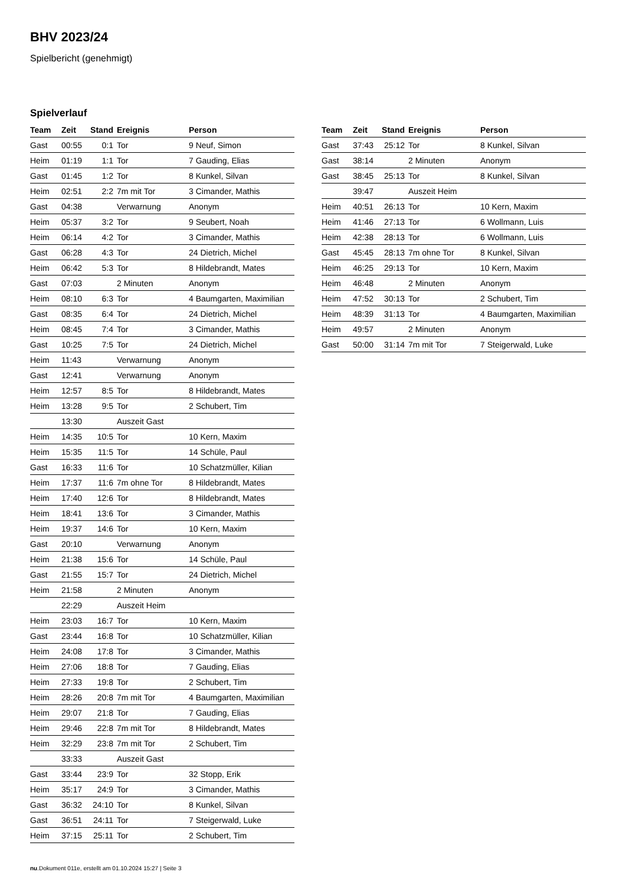BHV 2023/24
Spielbericht (genehmigt)
Spielverlauf
| Team | Zeit | Stand | Ereignis | Person |
| --- | --- | --- | --- | --- |
| Gast | 00:55 | 0:1 | Tor | 9 Neuf, Simon |
| Heim | 01:19 | 1:1 | Tor | 7 Gauding, Elias |
| Gast | 01:45 | 1:2 | Tor | 8 Kunkel, Silvan |
| Heim | 02:51 | 2:2 | 7m mit Tor | 3 Cimander, Mathis |
| Gast | 04:38 | | Verwarnung | Anonym |
| Heim | 05:37 | 3:2 | Tor | 9 Seubert, Noah |
| Heim | 06:14 | 4:2 | Tor | 3 Cimander, Mathis |
| Gast | 06:28 | 4:3 | Tor | 24 Dietrich, Michel |
| Heim | 06:42 | 5:3 | Tor | 8 Hildebrandt, Mates |
| Gast | 07:03 | | 2 Minuten | Anonym |
| Heim | 08:10 | 6:3 | Tor | 4 Baumgarten, Maximilian |
| Gast | 08:35 | 6:4 | Tor | 24 Dietrich, Michel |
| Heim | 08:45 | 7:4 | Tor | 3 Cimander, Mathis |
| Gast | 10:25 | 7:5 | Tor | 24 Dietrich, Michel |
| Heim | 11:43 | | Verwarnung | Anonym |
| Gast | 12:41 | | Verwarnung | Anonym |
| Heim | 12:57 | 8:5 | Tor | 8 Hildebrandt, Mates |
| Heim | 13:28 | 9:5 | Tor | 2 Schubert, Tim |
| | 13:30 | | Auszeit Gast | |
| Heim | 14:35 | 10:5 | Tor | 10 Kern, Maxim |
| Heim | 15:35 | 11:5 | Tor | 14 Schüle, Paul |
| Gast | 16:33 | 11:6 | Tor | 10 Schatzmüller, Kilian |
| Heim | 17:37 | 11:6 | 7m ohne Tor | 8 Hildebrandt, Mates |
| Heim | 17:40 | 12:6 | Tor | 8 Hildebrandt, Mates |
| Heim | 18:41 | 13:6 | Tor | 3 Cimander, Mathis |
| Heim | 19:37 | 14:6 | Tor | 10 Kern, Maxim |
| Gast | 20:10 | | Verwarnung | Anonym |
| Heim | 21:38 | 15:6 | Tor | 14 Schüle, Paul |
| Gast | 21:55 | 15:7 | Tor | 24 Dietrich, Michel |
| Heim | 21:58 | | 2 Minuten | Anonym |
| | 22:29 | | Auszeit Heim | |
| Heim | 23:03 | 16:7 | Tor | 10 Kern, Maxim |
| Gast | 23:44 | 16:8 | Tor | 10 Schatzmüller, Kilian |
| Heim | 24:08 | 17:8 | Tor | 3 Cimander, Mathis |
| Heim | 27:06 | 18:8 | Tor | 7 Gauding, Elias |
| Heim | 27:33 | 19:8 | Tor | 2 Schubert, Tim |
| Heim | 28:26 | 20:8 | 7m mit Tor | 4 Baumgarten, Maximilian |
| Heim | 29:07 | 21:8 | Tor | 7 Gauding, Elias |
| Heim | 29:46 | 22:8 | 7m mit Tor | 8 Hildebrandt, Mates |
| Heim | 32:29 | 23:8 | 7m mit Tor | 2 Schubert, Tim |
| | 33:33 | | Auszeit Gast | |
| Gast | 33:44 | 23:9 | Tor | 32 Stopp, Erik |
| Heim | 35:17 | 24:9 | Tor | 3 Cimander, Mathis |
| Gast | 36:32 | 24:10 | Tor | 8 Kunkel, Silvan |
| Gast | 36:51 | 24:11 | Tor | 7 Steigerwald, Luke |
| Heim | 37:15 | 25:11 | Tor | 2 Schubert, Tim |
| Team | Zeit | Stand | Ereignis | Person |
| --- | --- | --- | --- | --- |
| Gast | 37:43 | 25:12 | Tor | 8 Kunkel, Silvan |
| Gast | 38:14 | | 2 Minuten | Anonym |
| Gast | 38:45 | 25:13 | Tor | 8 Kunkel, Silvan |
| | 39:47 | | Auszeit Heim | |
| Heim | 40:51 | 26:13 | Tor | 10 Kern, Maxim |
| Heim | 41:46 | 27:13 | Tor | 6 Wollmann, Luis |
| Heim | 42:38 | 28:13 | Tor | 6 Wollmann, Luis |
| Gast | 45:45 | 28:13 | 7m ohne Tor | 8 Kunkel, Silvan |
| Heim | 46:25 | 29:13 | Tor | 10 Kern, Maxim |
| Heim | 46:48 | | 2 Minuten | Anonym |
| Heim | 47:52 | 30:13 | Tor | 2 Schubert, Tim |
| Heim | 48:39 | 31:13 | Tor | 4 Baumgarten, Maximilian |
| Heim | 49:57 | | 2 Minuten | Anonym |
| Gast | 50:00 | 31:14 | 7m mit Tor | 7 Steigerwald, Luke |
nu.Dokument 011e, erstellt am 01.10.2024 15:27 | Seite 3